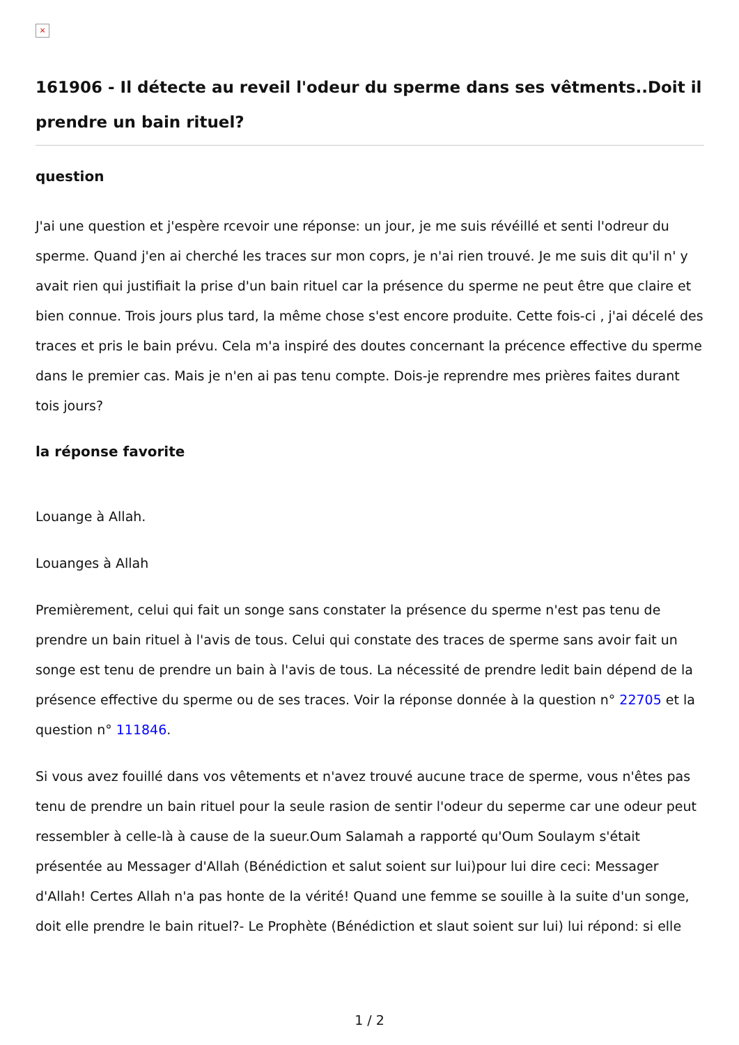×
161906 - Il détecte au reveil l'odeur du sperme dans ses vêtments..Doit il prendre un bain rituel?
question
J'ai une question et j'espère rcevoir une réponse: un jour, je me suis révéillé et senti l'odreur du sperme. Quand j'en ai cherché les traces sur mon coprs, je n'ai rien trouvé. Je me suis dit qu'il n' y avait rien qui justifiait la prise d'un bain rituel car la présence du sperme ne peut être que claire et bien connue. Trois jours plus tard, la même chose s'est encore produite. Cette fois-ci , j'ai décelé des traces et pris le bain prévu. Cela m'a inspiré des doutes concernant la précence effective du sperme dans le premier cas. Mais je n'en ai pas tenu compte. Dois-je reprendre mes prières faites durant tois jours?
la réponse favorite
Louange à Allah.
Louanges à Allah
Premièrement, celui qui fait un songe sans constater la présence du sperme n'est pas tenu de prendre un bain rituel à l'avis de tous. Celui qui constate des traces de sperme sans avoir fait un songe est tenu de prendre un bain à l'avis de tous. La nécessité de prendre ledit bain dépend de la présence effective du sperme ou de ses traces. Voir la réponse donnée à la question n° 22705 et la question n° 111846.
Si vous avez fouillé dans vos vêtements et n'avez trouvé aucune trace de sperme, vous n'êtes pas tenu de prendre un bain rituel pour la seule rasion de sentir l'odeur du seperme car une odeur peut ressembler à celle-là à cause de la sueur.Oum Salamah a rapporté qu'Oum Soulaym s'était présentée au Messager d'Allah (Bénédiction et salut soient sur lui)pour lui dire ceci: Messager d'Allah! Certes Allah n'a pas honte de la vérité! Quand une femme se souille à la suite d'un songe, doit elle prendre le bain rituel?- Le Prophète (Bénédiction et slaut soient sur lui) lui répond: si elle
1 / 2